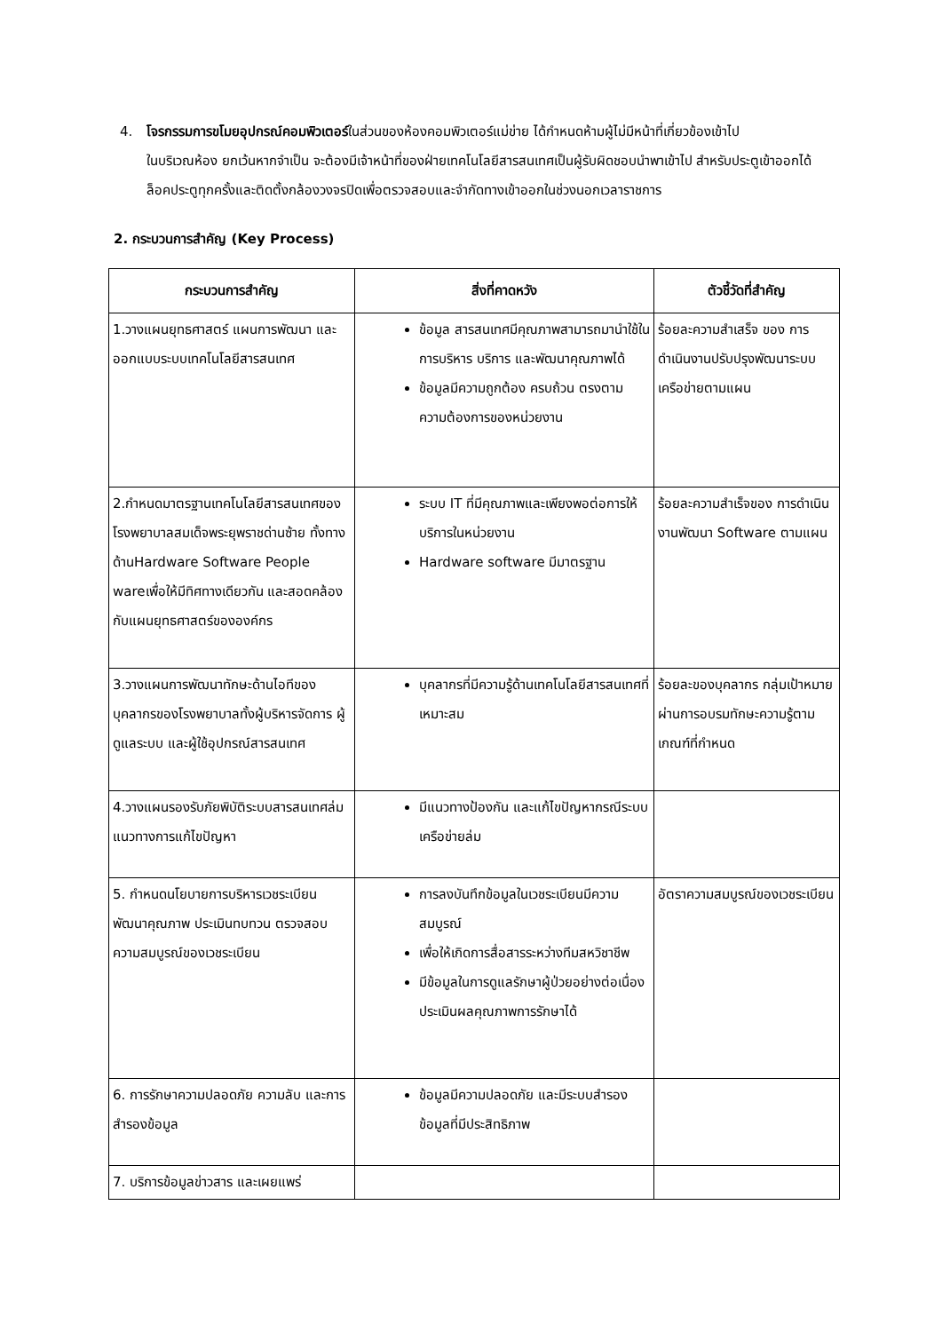4. โจรกรรมการขโมยอุปกรณ์คอมพิวเตอร์ในส่วนของห้องคอมพิวเตอร์แม่ข่าย ได้กำหนดห้ามผู้ไม่มีหน้าที่เกี่ยวข้องเข้าไป
ในบริเวณห้อง ยกเว้นหากจำเป็น จะต้องมีเจ้าหน้าที่ของฝ่ายเทคโนโลยีสารสนเทศเป็นผู้รับผิดชอบนำพาเข้าไป สำหรับประตูเข้าออกได้ล็อคประตูทุกครั้งและติดตั้งกล้องวงจรปิดเพื่อตรวจสอบและจำกัดทางเข้าออกในช่วงนอกเวลาราชการ
2. กระบวนการสำคัญ (Key Process)
| กระบวนการสำคัญ | สิ่งที่คาดหวัง | ตัวชี้วัดที่สำคัญ |
| --- | --- | --- |
| 1.วางแผนยุทธศาสตร์ แผนการพัฒนา และออกแบบระบบเทคโนโลยีสารสนเทศ | ข้อมูล สารสนเทศมีคุณภาพสามารถมานำใช้ในการบริหาร บริการ และพัฒนาคุณภาพได้ ข้อมูลมีความถูกต้อง ครบถ้วน ตรงตามความต้องการของหน่วยงาน | ร้อยละความสำเสร็จ ของ การดำเนินงานปรับปรุงพัฒนาระบบเครือข่ายตามแผน |
| 2.กำหนดมาตรฐานเทคโนโลยีสารสนเทศของโรงพยาบาลสมเด็จพระยุพราชด่านซ้าย ทั้งทางด้านHardware Software People wareเพื่อให้มีทิศทางเดียวกัน และสอดคล้องกับแผนยุทธศาสตร์ขององค์กร | ระบบ IT ที่มีคุณภาพและเพียงพอต่อการให้บริการในหน่วยงาน Hardware software มีมาตรฐาน | ร้อยละความสำเร็จของ การดำเนินงานพัฒนา Software ตามแผน |
| 3.วางแผนการพัฒนาทักษะด้านไอทีของบุคลากรของโรงพยาบาลทั้งผู้บริหารจัดการ ผู้ดูแลระบบ และผู้ใช้อุปกรณ์สารสนเทศ | บุคลากรที่มีความรู้ด้านเทคโนโลยีสารสนเทศที่เหมาะสม | ร้อยละของบุคลากร กลุ่มเป้าหมายผ่านการอบรมทักษะความรู้ตามเกณฑ์ที่กำหนด |
| 4.วางแผนรองรับภัยพิบัติระบบสารสนเทศล่ม แนวทางการแก้ไขปัญหา | มีแนวทางป้องกัน และแก้ไขปัญหากรณีระบบเครือข่ายล่ม | |
| 5. กำหนดนโยบายการบริหารเวชระเบียน พัฒนาคุณภาพ ประเมินทบทวน ตรวจสอบความสมบูรณ์ของเวชระเบียน | การลงบันทึกข้อมูลในเวชระเบียนมีความสมบูรณ์ เพื่อให้เกิดการสื่อสารระหว่างทีมสหวิชาชีพ มีข้อมูลในการดูแลรักษาผู้ป่วยอย่างต่อเนื่องประเมินผลคุณภาพการรักษาได้ | อัตราความสมบูรณ์ของเวชระเบียน |
| 6. การรักษาความปลอดภัย ความลับ และการสำรองข้อมูล | ข้อมูลมีความปลอดภัย และมีระบบสำรองข้อมูลที่มีประสิทธิภาพ | |
| 7. บริการข้อมูลข่าวสาร และเผยแพร่ | | |